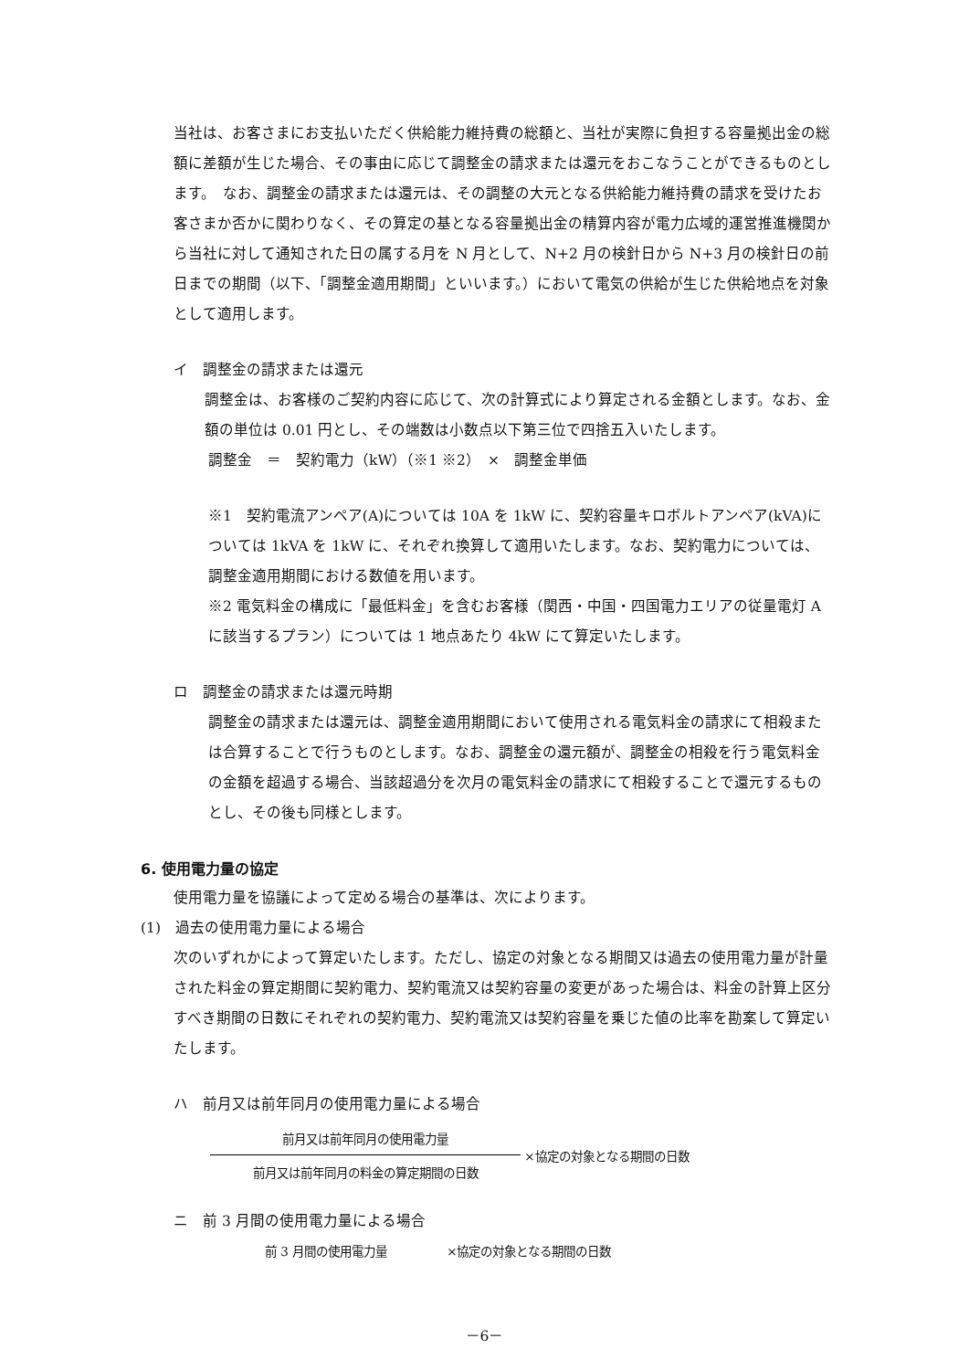当社は、お客さまにお支払いただく供給能力維持費の総額と、当社が実際に負担する容量拠出金の総額に差額が生じた場合、その事由に応じて調整金の請求または還元をおこなうことができるものとします。　なお、調整金の請求または還元は、その調整の大元となる供給能力維持費の請求を受けたお客さまか否かに関わりなく、その算定の基となる容量拠出金の精算内容が電力広域的運営推進機関から当社に対して通知された日の属する月を N 月として、N+2 月の検針日から N+3 月の検針日の前日までの期間（以下、「調整金適用期間」といいます。）において電気の供給が生じた供給地点を対象として適用します。
イ　調整金の請求または還元
調整金は、お客様のご契約内容に応じて、次の計算式により算定される金額とします。なお、金額の単位は 0.01 円とし、その端数は小数点以下第三位で四捨五入いたします。
調整金　＝　契約電力（kW）（※1 ※2）　×　調整金単価
※1　契約電流アンペア(A)については 10A を 1kW に、契約容量キロボルトアンペア(kVA)については 1kVA を 1kW に、それぞれ換算して適用いたします。なお、契約電力については、調整金適用期間における数値を用います。
※2 電気料金の構成に「最低料金」を含むお客様（関西・中国・四国電力エリアの従量電灯 A に該当するプラン）については 1 地点あたり 4kW にて算定いたします。
ロ　調整金の請求または還元時期
調整金の請求または還元は、調整金適用期間において使用される電気料金の請求にて相殺または合算することで行うものとします。なお、調整金の還元額が、調整金の相殺を行う電気料金の金額を超過する場合、当該超過分を次月の電気料金の請求にて相殺することで還元するものとし、その後も同様とします。
6. 使用電力量の協定
使用電力量を協議によって定める場合の基準は、次によります。
(1)　過去の使用電力量による場合
次のいずれかによって算定いたします。ただし、協定の対象となる期間又は過去の使用電力量が計量された料金の算定期間に契約電力、契約電流又は契約容量の変更があった場合は、料金の計算上区分すべき期間の日数にそれぞれの契約電力、契約電流又は契約容量を乗じた値の比率を勘案して算定いたします。
ハ　前月又は前年同月の使用電力量による場合
前月又は前年同月の使用電力量
前月又は前年同月の料金の算定期間の日数
×協定の対象となる期間の日数
ニ　前 3 月間の使用電力量による場合
前 3 月間の使用電力量　　　　　×協定の対象となる期間の日数
－6－